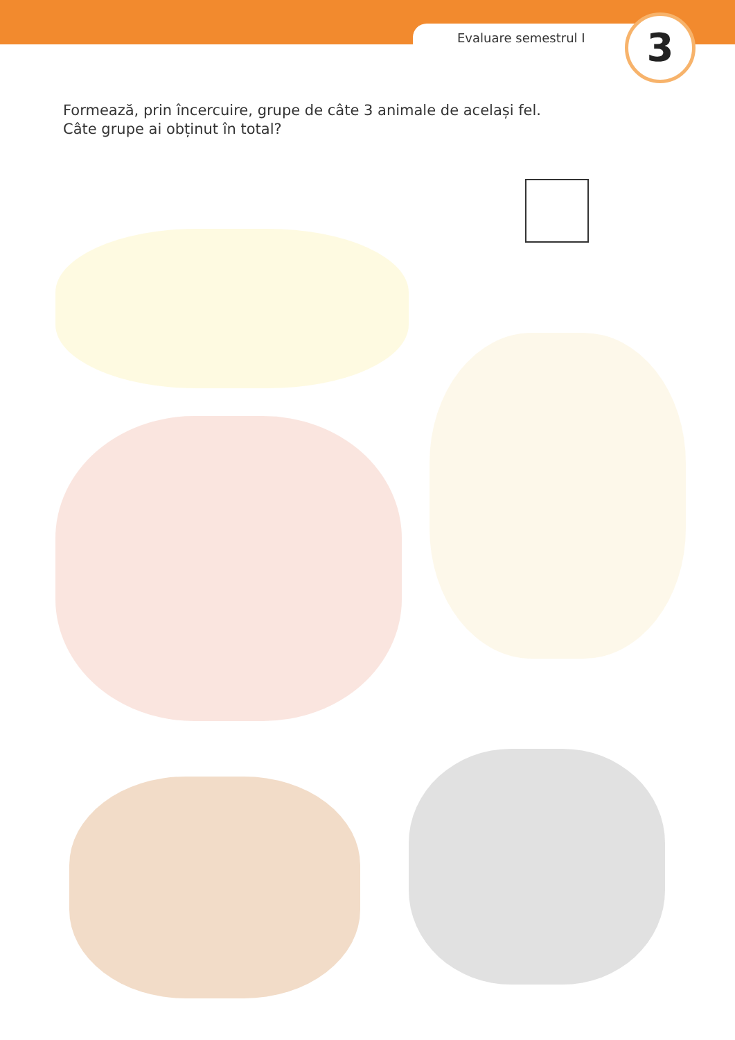Evaluare semestrul I 3
Formează, prin încercuire, grupe de câte 3 animale de același fel.
Câte grupe ai obținut în total?